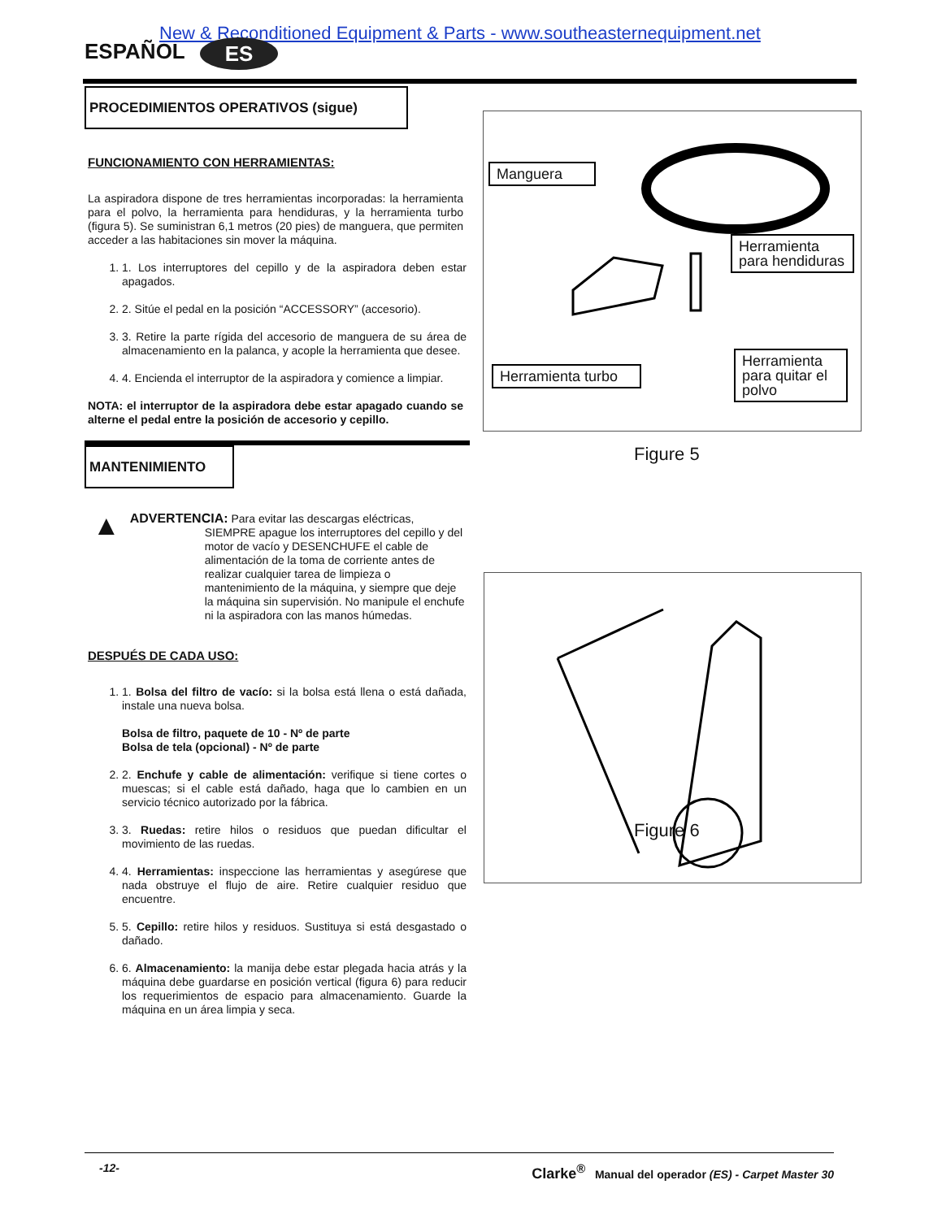New & Reconditioned Equipment & Parts - www.southeasternequipment.net
ESPAÑOL ES
PROCEDIMIENTOS OPERATIVOS (sigue)
FUNCIONAMIENTO CON HERRAMIENTAS:
La aspiradora dispone de tres herramientas incorporadas: la herramienta para el polvo, la herramienta para hendiduras, y la herramienta turbo (figura 5). Se suministran 6,1 metros (20 pies) de manguera, que permiten acceder a las habitaciones sin mover la máquina.
1. 1. Los interruptores del cepillo y de la aspiradora deben estar apagados.
2. 2. Sitúe el pedal en la posición “ACCESSORY” (accesorio).
3. 3. Retire la parte rígida del accesorio de manguera de su área de almacenamiento en la palanca, y acople la herramienta que desee.
4. 4. Encienda el interruptor de la aspiradora y comience a limpiar.
NOTA: el interruptor de la aspiradora debe estar apagado cuando se alterne el pedal entre la posición de accesorio y cepillo.
MANTENIMIENTO
▲
ADVERTENCIA: Para evitar las descargas eléctricas,
SIEMPRE apague los interruptores del cepillo y del motor de vacío y DESENCHUFE el cable de alimentación de la toma de corriente antes de realizar cualquier tarea de limpieza o mantenimiento de la máquina, y siempre que deje la máquina sin supervisión. No manipule el enchufe ni la aspiradora con las manos húmedas.
DESPUÉS DE CADA USO:
1. 1. Bolsa del filtro de vacío: si la bolsa está llena o está dañada, instale una nueva bolsa.
Bolsa de filtro, paquete de 10 - Nº de parte
Bolsa de tela (opcional) - Nº de parte
2. 2. Enchufe y cable de alimentación: verifique si tiene cortes o muescas; si el cable está dañado, haga que lo cambien en un servicio técnico autorizado por la fábrica.
3. 3. Ruedas: retire hilos o residuos que puedan dificultar el movimiento de las ruedas.
4. 4. Herramientas: inspeccione las herramientas y asegúrese que nada obstruye el flujo de aire. Retire cualquier residuo que encuentre.
5. 5. Cepillo: retire hilos y residuos. Sustituya si está desgastado o dañado.
6. 6. Almacenamiento: la manija debe estar plegada hacia atrás y la máquina debe guardarse en posición vertical (figura 6) para reducir los requerimientos de espacio para almacenamiento. Guarde la máquina en un área limpia y seca.
Manguera
Herramienta para hendiduras
Herramienta turbo
Herramienta para quitar el polvo
Figure 5
Figure 6
-12- Clarke<sup>®</sup> Manual del operador (ES) - Carpet Master 30